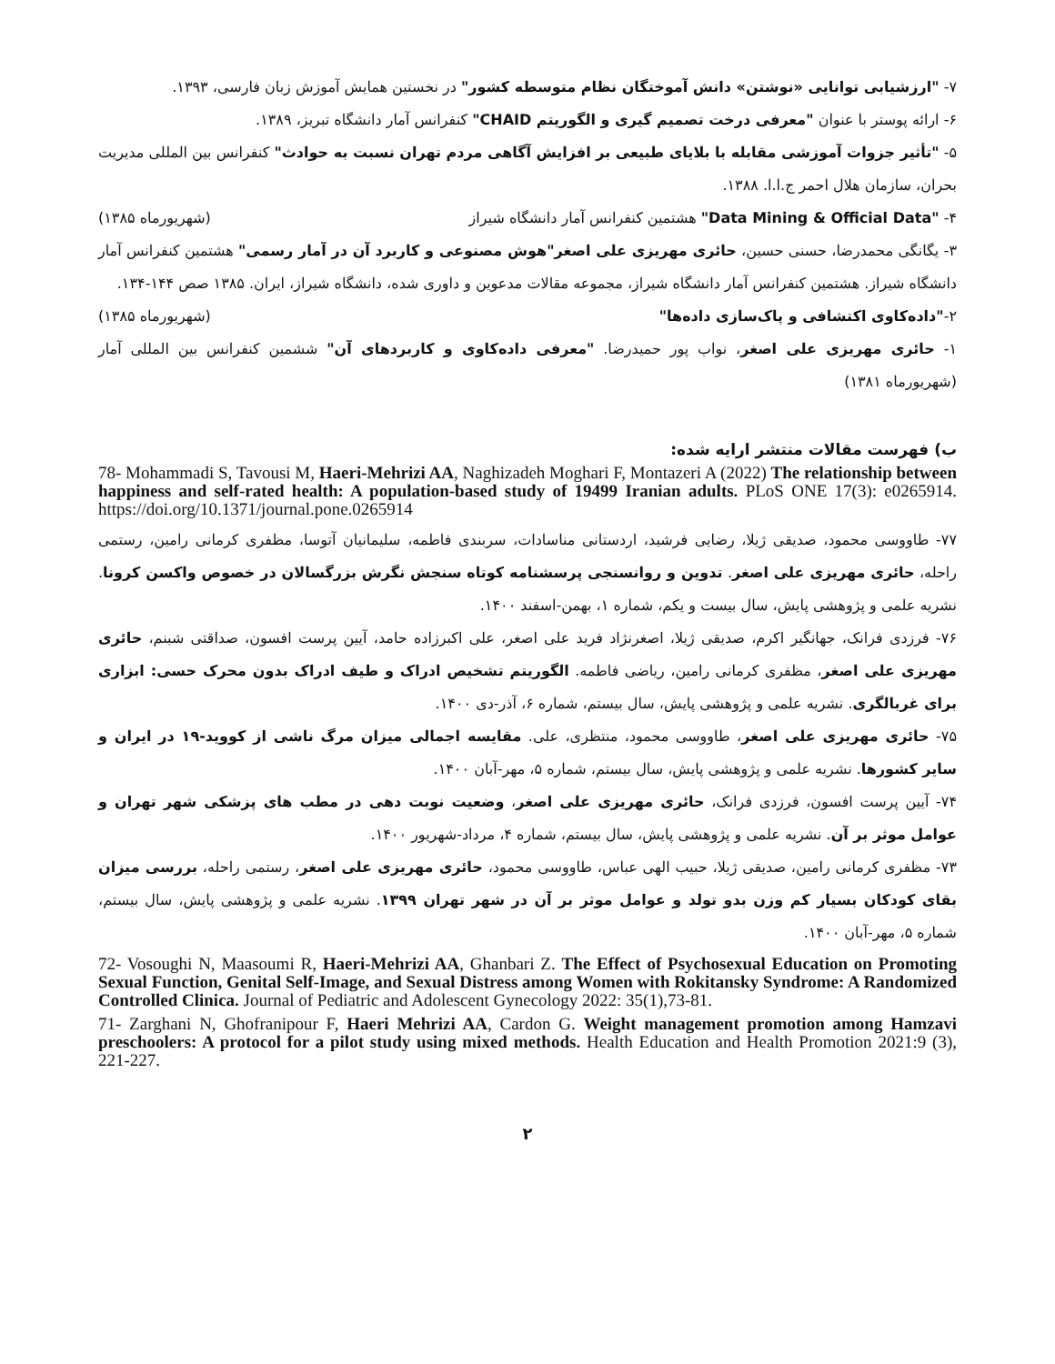۷- "ارزشیابی توانایی «نوشتن» دانش آموختگان نظام متوسطه کشور" در نخستین همایش آموزش زبان فارسی، ۱۳۹۳.
۶- ارائه پوستر با عنوان "معرفی درخت تصمیم گیری و الگوریتم CHAID" کنفرانس آمار دانشگاه تبریز، ۱۳۸۹.
۵- "تأثیر جزوات آموزشی مقابله با بلایای طبیعی بر افزایش آگاهی مردم تهران نسبت به حوادث" کنفرانس بین المللی مدیریت بحران، سازمان هلال احمر ج.ا.ا. ۱۳۸۸.
۴- "Data Mining & Official Data" هشتمین کنفرانس آمار دانشگاه شیراز (شهریورماه ۱۳۸۵)
۳- یگانگی محمدرضا، حسنی حسین، حائری مهریزی علی اصغر"هوش مصنوعی و کاربرد آن در آمار رسمی" هشتمین کنفرانس آمار دانشگاه شیراز. هشتمین کنفرانس آمار دانشگاه شیراز، مجموعه مقالات مدعوین و داوری شده، دانشگاه شیراز، ایران. ۱۳۸۵ صص ۱۴۴-۱۳۴.
۲-"داده‌کاوی اکتشافی و پاک‌سازی داده‌ها" (شهریورماه ۱۳۸۵)
۱- حائری مهریزی علی اصغر، نواب پور حمیدرضا. "معرفی داده‌کاوی و کاربردهای آن" ششمین کنفرانس بین المللی آمار (شهریورماه ۱۳۸۱)
ب) فهرست مقالات منتشر ارایه شده:
78- Mohammadi S, Tavousi M, Haeri-Mehrizi AA, Naghizadeh Moghari F, Montazeri A (2022) The relationship between happiness and self-rated health: A population-based study of 19499 Iranian adults. PLoS ONE 17(3): e0265914. https://doi.org/10.1371/journal.pone.0265914
۷۷- طاووسی محمود، صدیقی ژیلا، رضایی فرشید، اردستانی مناسادات، سربندی فاطمه، سلیمانیان آتوسا، مظفری کرمانی رامین، رستمی راحله، حائری مهریزی علی اصغر. تدوین و روانسنجی پرسشنامه کوتاه سنجش نگرش بزرگسالان در خصوص واکسن کرونا. نشریه علمی و پژوهشی پایش، سال بیست و یکم، شماره ۱، بهمن-اسفند ۱۴۰۰.
۷۶- فرزدی فرانک، جهانگیر اکرم، صدیقی ژیلا، اصغرنژاد فرید علی اصغر، علی اکبرزاده حامد، آیین پرست افسون، صداقتی شبنم، حائری مهریزی علی اصغر، مظفری کرمانی رامین، ریاضی فاطمه. الگوریتم تشخیص ادراک و طیف ادراک بدون محرک حسی: ابزاری برای غربالگری. نشریه علمی و پژوهشی پایش، سال بیستم، شماره ۶، آذر-دی ۱۴۰۰.
۷۵- حائری مهریزی علی اصغر، طاووسی محمود، منتظری، علی. مقایسه اجمالی میزان مرگ ناشی از کووید-۱۹ در ایران و سایر کشورها. نشریه علمی و پژوهشی پایش، سال بیستم، شماره ۵، مهر-آبان ۱۴۰۰.
۷۴- آیین پرست افسون، فرزدی فرانک، حائری مهریزی علی اصغر، وضعیت نوبت دهی در مطب های پزشکی شهر تهران و عوامل موثر بر آن. نشریه علمی و پژوهشی پایش، سال بیستم، شماره ۴، مرداد-شهریور ۱۴۰۰.
۷۳- مظفری کرمانی رامین، صدیقی ژیلا، حبیب الهی عباس، طاووسی محمود، حائری مهریزی علی اصغر، رستمی راحله، بررسی میزان بقای کودکان بسیار کم وزن بدو تولد و عوامل موثر بر آن در شهر تهران ۱۳۹۹. نشریه علمی و پژوهشی پایش، سال بیستم، شماره ۵، مهر-آبان ۱۴۰۰.
72- Vosoughi N, Maasoumi R, Haeri-Mehrizi AA, Ghanbari Z. The Effect of Psychosexual Education on Promoting Sexual Function, Genital Self-Image, and Sexual Distress among Women with Rokitansky Syndrome: A Randomized Controlled Clinica. Journal of Pediatric and Adolescent Gynecology 2022: 35(1),73-81.
71- Zarghani N, Ghofranipour F, Haeri Mehrizi AA, Cardon G. Weight management promotion among Hamzavi preschoolers: A protocol for a pilot study using mixed methods. Health Education and Health Promotion 2021:9 (3), 221-227.
۲